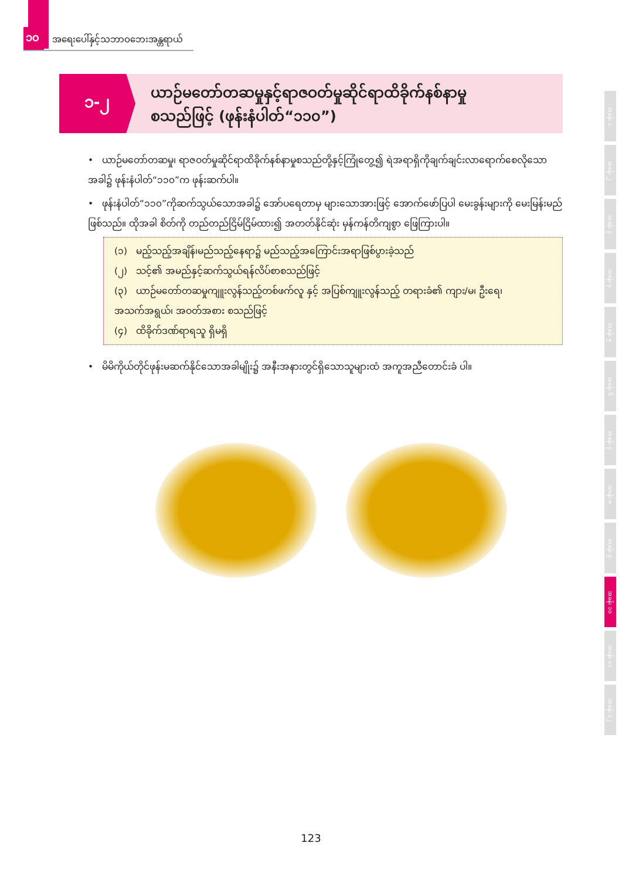၁၀ အရေးပေါ်နှင့်သဘာဝဘေးအန္တရာယ်
၁-၂
ယာဉ်မတော်တဆမှုနှင့်ရာဇဝတ်မှုဆိုင်ရာထိခိုက်နစ်နာမှု
စသည်ဖြင့် (ဖုန်းနံပါတ်“၁၁၀”)
• ယာဉ်မတော်တဆမှု၊ ရာဇဝတ်မှုဆိုင်ရာထိခိုက်နစ်နာမှုစသည်တို့နှင့်ကြုံတွေ့၍ ရဲအရာရှိကိုချက်ချင်းလာရောက်စေလိုသော အခါ၌ ဖုန်းနံပါတ်“၁၁၀”က ဖုန်းဆက်ပါ။
• ဖုန်းနံပါတ်“၁၁၀”ကိုဆက်သွယ်သောအခါ၌ အော်ပရေတာမှ များသောအားဖြင့် အောက်ဖော်ပြပါ မေးခွန်းများကို မေးမြန်းမည်ဖြစ်သည်။ ထိုအခါ စိတ်ကို တည်တည်ငြိမ်ငြိမ်ထား၍ အတတ်နိုင်ဆုံး မှန်ကန်တိကျစွာ ဖြေကြားပါ။
(၁) မည့်သည့်အချိန်၊မည်သည့်နေရာ၌ မည်သည့်အကြောင်းအရာဖြစ်ပွားခဲ့သည်
(၂) သင့်၏ အမည်နှင့်ဆက်သွယ်ရန်လိပ်စာစသည်ဖြင့်
(၃) ယာဉ်မတော်တဆမှုကျူးလွန်သည့်တစ်ဖက်လူ နှင့် အပြစ်ကျူးလွန်သည့် တရားခံ၏ ကျား/မ၊ ဦးရေ၊ အသက်အရွယ်၊ အဝတ်အစား စသည်ဖြင့်
(၄) ထိခိုက်ဒဏ်ရာရသူ ရှိမရှိ
• မိမိကိုယ်တိုင်ဖုန်းမဆက်နိုင်သောအခါမျိုး၌ အနီးအနားတွင်ရှိသောသူများထံ အကူအညီတောင်းခံ ပါ။
အခန်း ၁
အခန်း ၂
အခန်း ၃
အခန်း ၄
အခန်း ၅
အခန်း ၆
အခန်း ၇
အခန်း ၈
အခန်း ၉
အခန်း ၁၀
အခန်း ၁၁
အခန်း ၁၂
123